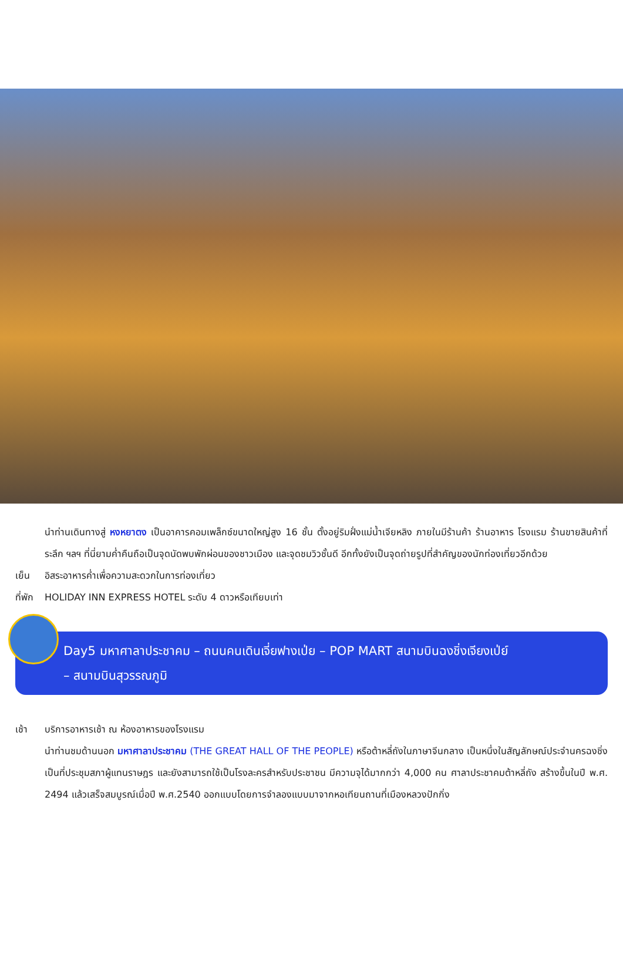นำท่านเดินทางสู่ หงหยาตง เป็นอาคารคอมเพล็กซ์ขนาดใหญ่สูง 16 ชั้น ตั้งอยู่ริมฝั่งแม่น้ำเจียหลิง ภายในมีร้านค้า ร้านอาหาร โรงแรม ร้านขายสินค้าที่ระลึก ฯลฯ ที่นี่ยามค่ำคืนถือเป็นจุดนัดพบพักผ่อนของชาวเมือง และจุดชมวิวชั้นดี อีกทั้งยังเป็นจุดถ่ายรูปที่สำคัญของนักท่องเที่ยวอีกด้วย
เย็น อิสระอาหารค่ำเพื่อความสะดวกในการท่องเที่ยว
ที่พัก HOLIDAY INN EXPRESS HOTEL ระดับ 4 ดาวหรือเทียบเท่า
Day5 มหาศาลาประชาคม – ถนนคนเดินเจี่ยฟางเป่ย – POP MART สนามบินฉงชิ่งเจียงเป่ย์
– สนามบินสุวรรณภูมิ
เช้า บริการอาหารเช้า ณ ห้องอาหารของโรงแรม
นำท่านชมด้านนอก มหาศาลาประชาคม (THE GREAT HALL OF THE PEOPLE) หรือต้าหลี่ถังในภาษาจีนกลาง เป็นหนึ่งในสัญลักษณ์ประจำนครฉงชิ่งเป็นที่ประชุมสภาผู้แทนราษฎร และยังสามารถใช้เป็นโรงละครสำหรับประชาชน มีความจุได้มากกว่า 4,000 คน ศาลาประชาคมต้าหลี่ถัง สร้างขึ้นในปี พ.ศ. 2494 แล้วเสร็จสมบูรณ์เมื่อปี พ.ศ.2540 ออกแบบโดยการจำลองแบบมาจากหอเทียนถานที่เมืองหลวงปักกิ่ง